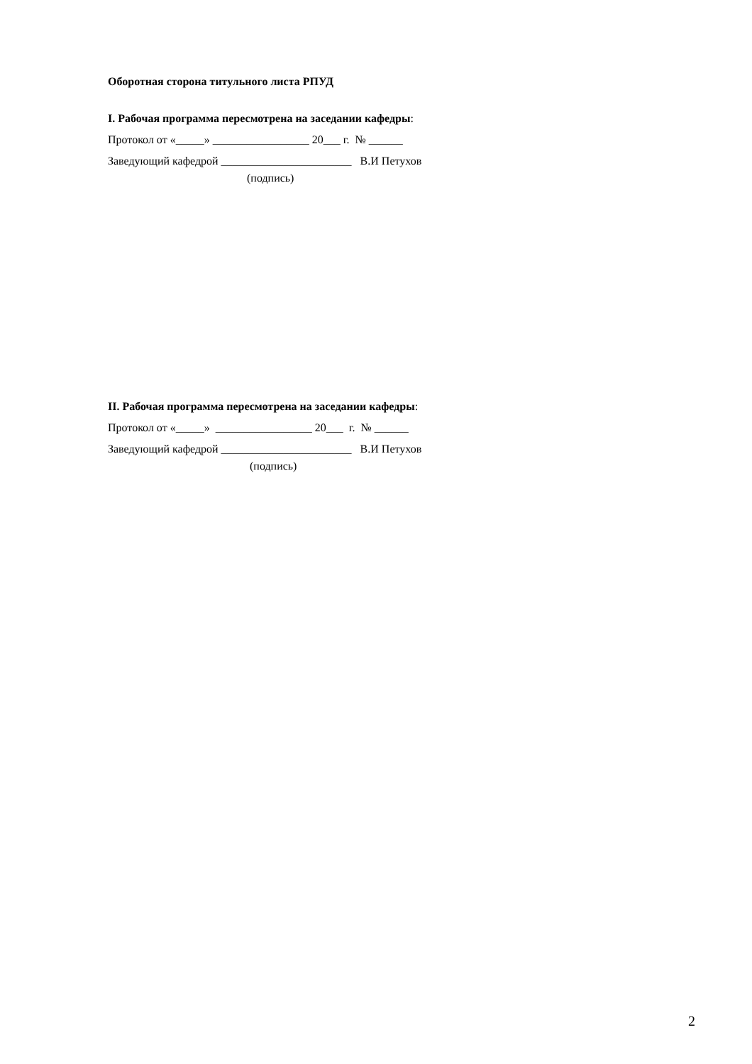Оборотная сторона титульного листа РПУД
I. Рабочая программа пересмотрена на заседании кафедры:
Протокол от «_____» _________________ 20___ г. № ______
Заведующий кафедрой _______________________ В.И Петухов
(подпись)
II. Рабочая программа пересмотрена на заседании кафедры:
Протокол от «_____» _________________ 20___ г. № ______
Заведующий кафедрой _______________________ В.И Петухов
(подпись)
2